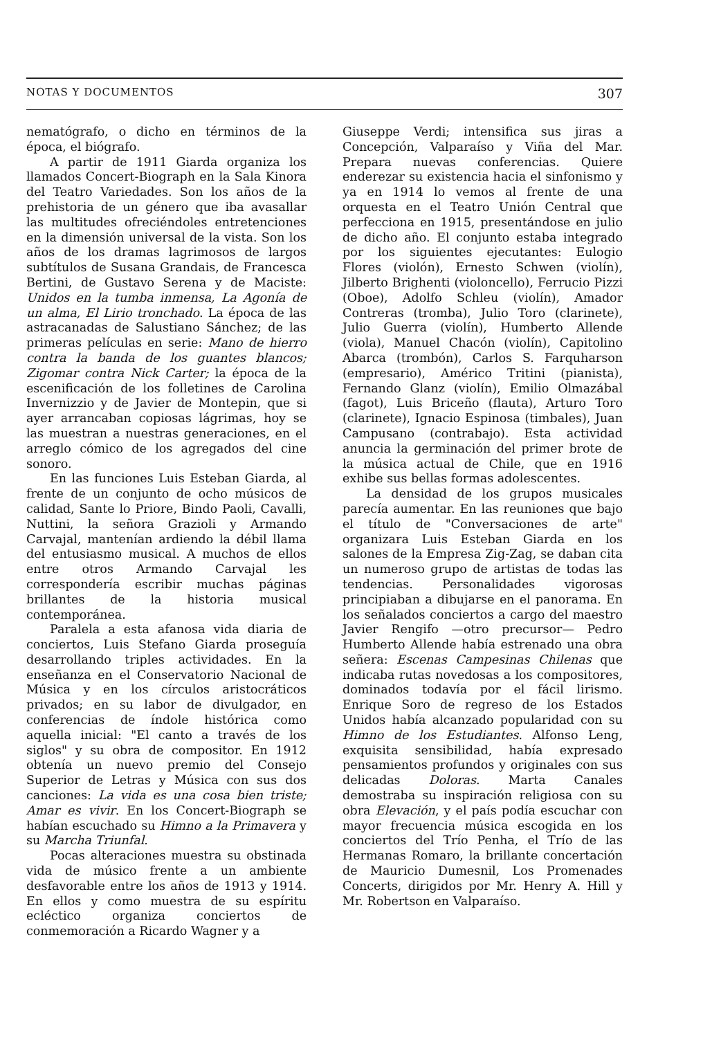NOTAS Y DOCUMENTOS 307
nematógrafo, o dicho en términos de la época, el biógrafo.
A partir de 1911 Giarda organiza los llamados Concert-Biograph en la Sala Kinora del Teatro Variedades. Son los años de la prehistoria de un género que iba avasallar las multitudes ofreciéndoles entretenciones en la dimensión universal de la vista. Son los años de los dramas lagrimosos de largos subtítulos de Susana Grandais, de Francesca Bertini, de Gustavo Serena y de Maciste: Unidos en la tumba inmensa, La Agonía de un alma, El Lirio tronchado. La época de las astracanadas de Salustiano Sánchez; de las primeras películas en serie: Mano de hierro contra la banda de los guantes blancos; Zigomar contra Nick Carter; la época de la escenificación de los folletines de Carolina Invernizzio y de Javier de Montepin, que si ayer arrancaban copiosas lágrimas, hoy se las muestran a nuestras generaciones, en el arreglo cómico de los agregados del cine sonoro.
En las funciones Luis Esteban Giarda, al frente de un conjunto de ocho músicos de calidad, Sante lo Priore, Bindo Paoli, Cavalli, Nuttini, la señora Grazioli y Armando Carvajal, mantenían ardiendo la débil llama del entusiasmo musical. A muchos de ellos entre otros Armando Carvajal les correspondería escribir muchas páginas brillantes de la historia musical contemporánea.
Paralela a esta afanosa vida diaria de conciertos, Luis Stefano Giarda proseguía desarrollando triples actividades. En la enseñanza en el Conservatorio Nacional de Música y en los círculos aristocráticos privados; en su labor de divulgador, en conferencias de índole histórica como aquella inicial: "El canto a través de los siglos" y su obra de compositor. En 1912 obtenía un nuevo premio del Consejo Superior de Letras y Música con sus dos canciones: La vida es una cosa bien triste; Amar es vivir. En los Concert-Biograph se habían escuchado su Himno a la Primavera y su Marcha Triunfal.
Pocas alteraciones muestra su obstinada vida de músico frente a un ambiente desfavorable entre los años de 1913 y 1914. En ellos y como muestra de su espíritu ecléctico organiza conciertos de conmemoración a Ricardo Wagner y a
Giuseppe Verdi; intensifica sus jiras a Concepción, Valparaíso y Viña del Mar. Prepara nuevas conferencias. Quiere enderezar su existencia hacia el sinfonismo y ya en 1914 lo vemos al frente de una orquesta en el Teatro Unión Central que perfecciona en 1915, presentándose en julio de dicho año. El conjunto estaba integrado por los siguientes ejecutantes: Eulogio Flores (violón), Ernesto Schwen (violín), Jilberto Brighenti (violoncello), Ferrucio Pizzi (Oboe), Adolfo Schleu (violín), Amador Contreras (tromba), Julio Toro (clarinete), Julio Guerra (violín), Humberto Allende (viola), Manuel Chacón (violín), Capitolino Abarca (trombón), Carlos S. Farquharson (empresario), Américo Tritini (pianista), Fernando Glanz (violín), Emilio Olmazábal (fagot), Luis Briceño (flauta), Arturo Toro (clarinete), Ignacio Espinosa (timbales), Juan Campusano (contrabajo). Esta actividad anuncia la germinación del primer brote de la música actual de Chile, que en 1916 exhibe sus bellas formas adolescentes.
La densidad de los grupos musicales parecía aumentar. En las reuniones que bajo el título de "Conversaciones de arte" organizara Luis Esteban Giarda en los salones de la Empresa Zig-Zag, se daban cita un numeroso grupo de artistas de todas las tendencias. Personalidades vigorosas principiaban a dibujarse en el panorama. En los señalados conciertos a cargo del maestro Javier Rengifo —otro precursor— Pedro Humberto Allende había estrenado una obra señera: Escenas Campesinas Chilenas que indicaba rutas novedosas a los compositores, dominados todavía por el fácil lirismo. Enrique Soro de regreso de los Estados Unidos había alcanzado popularidad con su Himno de los Estudiantes. Alfonso Leng, exquisita sensibilidad, había expresado pensamientos profundos y originales con sus delicadas Doloras. Marta Canales demostraba su inspiración religiosa con su obra Elevación, y el país podía escuchar con mayor frecuencia música escogida en los conciertos del Trío Penha, el Trío de las Hermanas Romaro, la brillante concertación de Mauricio Dumesnil, Los Promenades Concerts, dirigidos por Mr. Henry A. Hill y Mr. Robertson en Valparaíso.